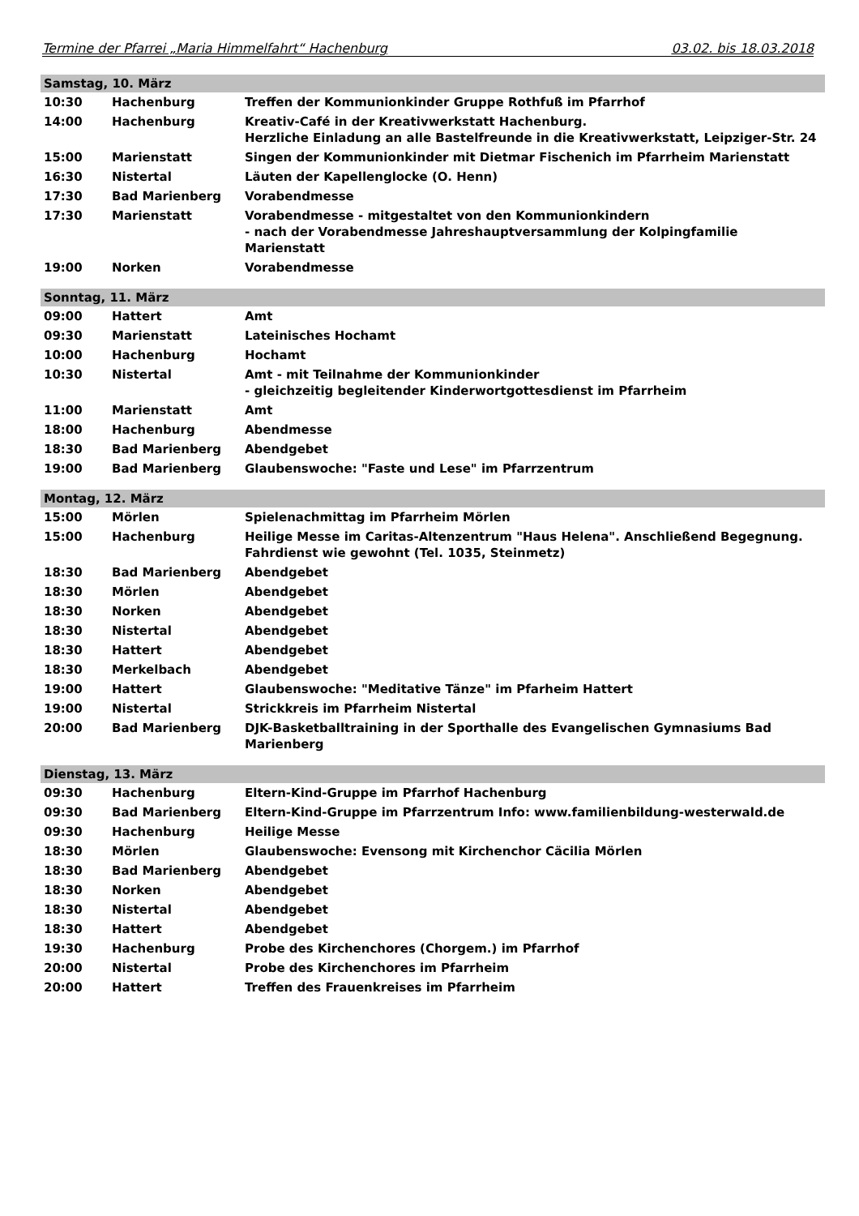Termine der Pfarrei „Maria Himmelfahrt“ Hachenburg 03.02. bis 18.03.2018
| Samstag, 10. März | | |
| 10:30 | Hachenburg | Treffen der Kommunionkinder Gruppe Rothfuß im Pfarrhof |
| 14:00 | Hachenburg | Kreativ-Café in der Kreativwerkstatt Hachenburg. Herzliche Einladung an alle Bastelfreunde in die Kreativwerkstatt, Leipziger-Str. 24 |
| 15:00 | Marienstatt | Singen der Kommunionkinder mit Dietmar Fischenich im Pfarrheim Marienstatt |
| 16:30 | Nistertal | Läuten der Kapellenglocke (O. Henn) |
| 17:30 | Bad Marienberg | Vorabendmesse |
| 17:30 | Marienstatt | Vorabendmesse - mitgestaltet von den Kommunionkindern - nach der Vorabendmesse Jahreshauptversammlung der Kolpingfamilie Marienstatt |
| 19:00 | Norken | Vorabendmesse |
| Sonntag, 11. März | | |
| 09:00 | Hattert | Amt |
| 09:30 | Marienstatt | Lateinisches Hochamt |
| 10:00 | Hachenburg | Hochamt |
| 10:30 | Nistertal | Amt - mit Teilnahme der Kommunionkinder - gleichzeitig begleitender Kinderwortgottesdienst im Pfarrheim |
| 11:00 | Marienstatt | Amt |
| 18:00 | Hachenburg | Abendmesse |
| 18:30 | Bad Marienberg | Abendgebet |
| 19:00 | Bad Marienberg | Glaubenswoche: "Faste und Lese" im Pfarrzentrum |
| Montag, 12. März | | |
| 15:00 | Mörlen | Spielenachmittag im Pfarrheim Mörlen |
| 15:00 | Hachenburg | Heilige Messe im Caritas-Altenzentrum "Haus Helena". Anschließend Begegnung. Fahrdienst wie gewohnt (Tel. 1035, Steinmetz) |
| 18:30 | Bad Marienberg | Abendgebet |
| 18:30 | Mörlen | Abendgebet |
| 18:30 | Norken | Abendgebet |
| 18:30 | Nistertal | Abendgebet |
| 18:30 | Hattert | Abendgebet |
| 18:30 | Merkelbach | Abendgebet |
| 19:00 | Hattert | Glaubenswoche: "Meditative Tänze" im Pfarheim Hattert |
| 19:00 | Nistertal | Strickkreis im Pfarrheim Nistertal |
| 20:00 | Bad Marienberg | DJK-Basketballtraining in der Sporthalle des Evangelischen Gymnasiums Bad Marienberg |
| Dienstag, 13. März | | |
| 09:30 | Hachenburg | Eltern-Kind-Gruppe im Pfarrhof Hachenburg |
| 09:30 | Bad Marienberg | Eltern-Kind-Gruppe im Pfarrzentrum Info: www.familienbildung-westerwald.de |
| 09:30 | Hachenburg | Heilige Messe |
| 18:30 | Mörlen | Glaubenswoche: Evensong mit Kirchenchor Cäcilia Mörlen |
| 18:30 | Bad Marienberg | Abendgebet |
| 18:30 | Norken | Abendgebet |
| 18:30 | Nistertal | Abendgebet |
| 18:30 | Hattert | Abendgebet |
| 19:30 | Hachenburg | Probe des Kirchenchores (Chorgem.) im Pfarrhof |
| 20:00 | Nistertal | Probe des Kirchenchores im Pfarrheim |
| 20:00 | Hattert | Treffen des Frauenkreises im Pfarrheim |